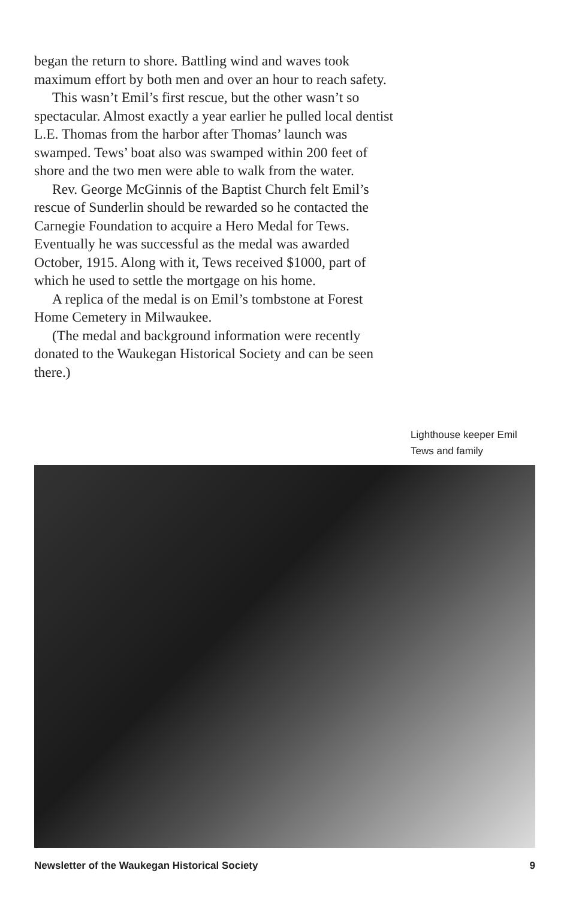began the return to shore. Battling wind and waves took maximum effort by both men and over an hour to reach safety.
This wasn’t Emil’s first rescue, but the other wasn’t so spectacular. Almost exactly a year earlier he pulled local dentist L.E. Thomas from the harbor after Thomas’ launch was swamped. Tews’ boat also was swamped within 200 feet of shore and the two men were able to walk from the water.
Rev. George McGinnis of the Baptist Church felt Emil’s rescue of Sunderlin should be rewarded so he contacted the Carnegie Foundation to acquire a Hero Medal for Tews. Eventually he was successful as the medal was awarded October, 1915. Along with it, Tews received $1000, part of which he used to settle the mortgage on his home.
A replica of the medal is on Emil’s tombstone at Forest Home Cemetery in Milwaukee.
(The medal and background information were recently donated to the Waukegan Historical Society and can be seen there.)
Lighthouse keeper Emil Tews and family
Newsletter of the Waukegan Historical Society 9